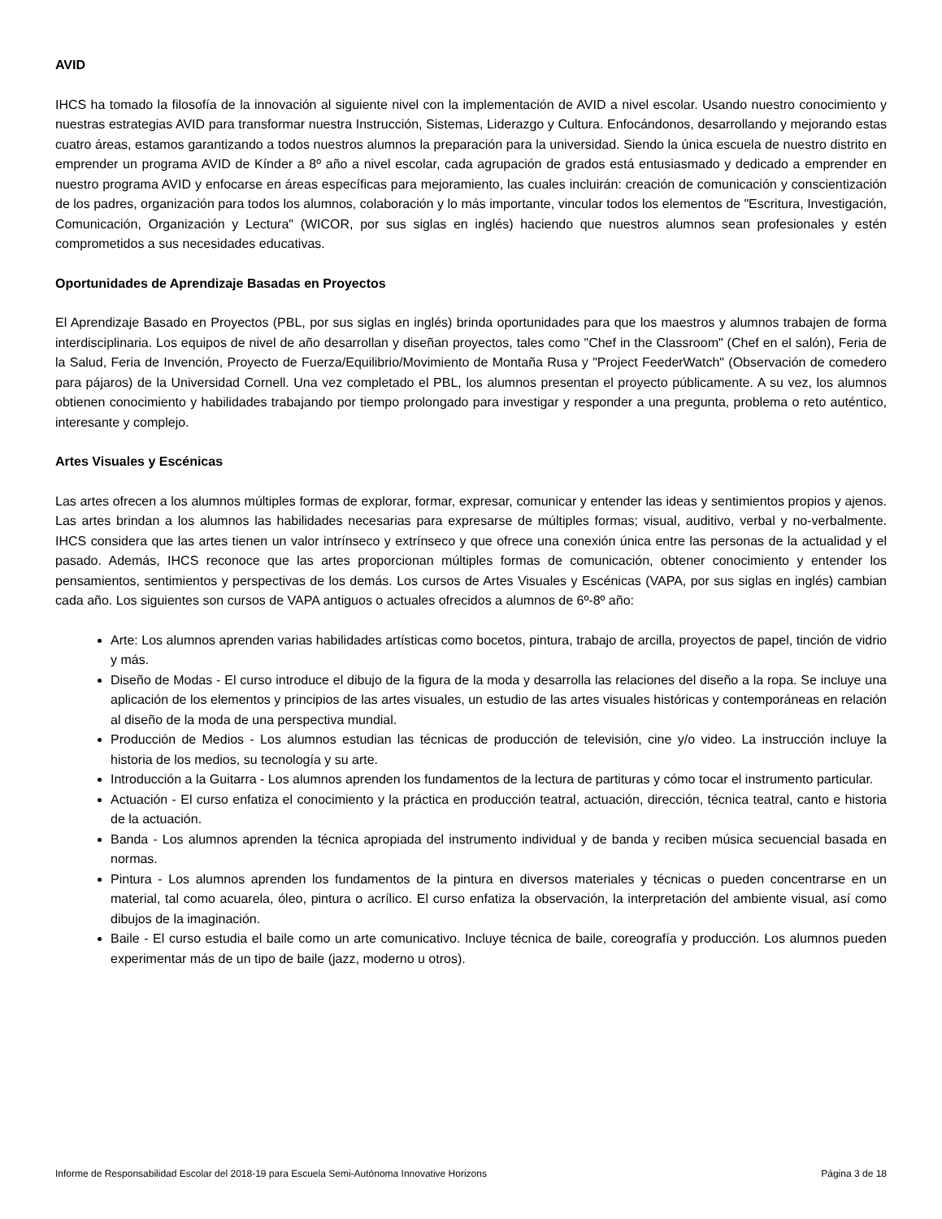AVID
IHCS ha tomado la filosofía de la innovación al siguiente nivel con la implementación de AVID a nivel escolar. Usando nuestro conocimiento y nuestras estrategias AVID para transformar nuestra Instrucción, Sistemas, Liderazgo y Cultura. Enfocándonos, desarrollando y mejorando estas cuatro áreas, estamos garantizando a todos nuestros alumnos la preparación para la universidad. Siendo la única escuela de nuestro distrito en emprender un programa AVID de Kínder a 8º año a nivel escolar, cada agrupación de grados está entusiasmado y dedicado a emprender en nuestro programa AVID y enfocarse en áreas específicas para mejoramiento, las cuales incluirán: creación de comunicación y conscientización de los padres, organización para todos los alumnos, colaboración y lo más importante, vincular todos los elementos de "Escritura, Investigación, Comunicación, Organización y Lectura" (WICOR, por sus siglas en inglés) haciendo que nuestros alumnos sean profesionales y estén comprometidos a sus necesidades educativas.
Oportunidades de Aprendizaje Basadas en Proyectos
El Aprendizaje Basado en Proyectos (PBL, por sus siglas en inglés) brinda oportunidades para que los maestros y alumnos trabajen de forma interdisciplinaria. Los equipos de nivel de año desarrollan y diseñan proyectos, tales como "Chef in the Classroom" (Chef en el salón), Feria de la Salud, Feria de Invención, Proyecto de Fuerza/Equilibrio/Movimiento de Montaña Rusa y "Project FeederWatch" (Observación de comedero para pájaros) de la Universidad Cornell. Una vez completado el PBL, los alumnos presentan el proyecto públicamente. A su vez, los alumnos obtienen conocimiento y habilidades trabajando por tiempo prolongado para investigar y responder a una pregunta, problema o reto auténtico, interesante y complejo.
Artes Visuales y Escénicas
Las artes ofrecen a los alumnos múltiples formas de explorar, formar, expresar, comunicar y entender las ideas y sentimientos propios y ajenos. Las artes brindan a los alumnos las habilidades necesarias para expresarse de múltiples formas; visual, auditivo, verbal y no-verbalmente. IHCS considera que las artes tienen un valor intrínseco y extrínseco y que ofrece una conexión única entre las personas de la actualidad y el pasado. Además, IHCS reconoce que las artes proporcionan múltiples formas de comunicación, obtener conocimiento y entender los pensamientos, sentimientos y perspectivas de los demás. Los cursos de Artes Visuales y Escénicas (VAPA, por sus siglas en inglés) cambian cada año. Los siguientes son cursos de VAPA antiguos o actuales ofrecidos a alumnos de 6º-8º año:
Arte: Los alumnos aprenden varias habilidades artísticas como bocetos, pintura, trabajo de arcilla, proyectos de papel, tinción de vidrio y más.
Diseño de Modas - El curso introduce el dibujo de la figura de la moda y desarrolla las relaciones del diseño a la ropa. Se incluye una aplicación de los elementos y principios de las artes visuales, un estudio de las artes visuales históricas y contemporáneas en relación al diseño de la moda de una perspectiva mundial.
Producción de Medios - Los alumnos estudian las técnicas de producción de televisión, cine y/o video. La instrucción incluye la historia de los medios, su tecnología y su arte.
Introducción a la Guitarra - Los alumnos aprenden los fundamentos de la lectura de partituras y cómo tocar el instrumento particular.
Actuación - El curso enfatiza el conocimiento y la práctica en producción teatral, actuación, dirección, técnica teatral, canto e historia de la actuación.
Banda - Los alumnos aprenden la técnica apropiada del instrumento individual y de banda y reciben música secuencial basada en normas.
Pintura - Los alumnos aprenden los fundamentos de la pintura en diversos materiales y técnicas o pueden concentrarse en un material, tal como acuarela, óleo, pintura o acrílico. El curso enfatiza la observación, la interpretación del ambiente visual, así como dibujos de la imaginación.
Baile - El curso estudia el baile como un arte comunicativo. Incluye técnica de baile, coreografía y producción. Los alumnos pueden experimentar más de un tipo de baile (jazz, moderno u otros).
Informe de Responsabilidad Escolar del 2018-19 para Escuela Semi-Autónoma Innovative Horizons Página 3 de 18